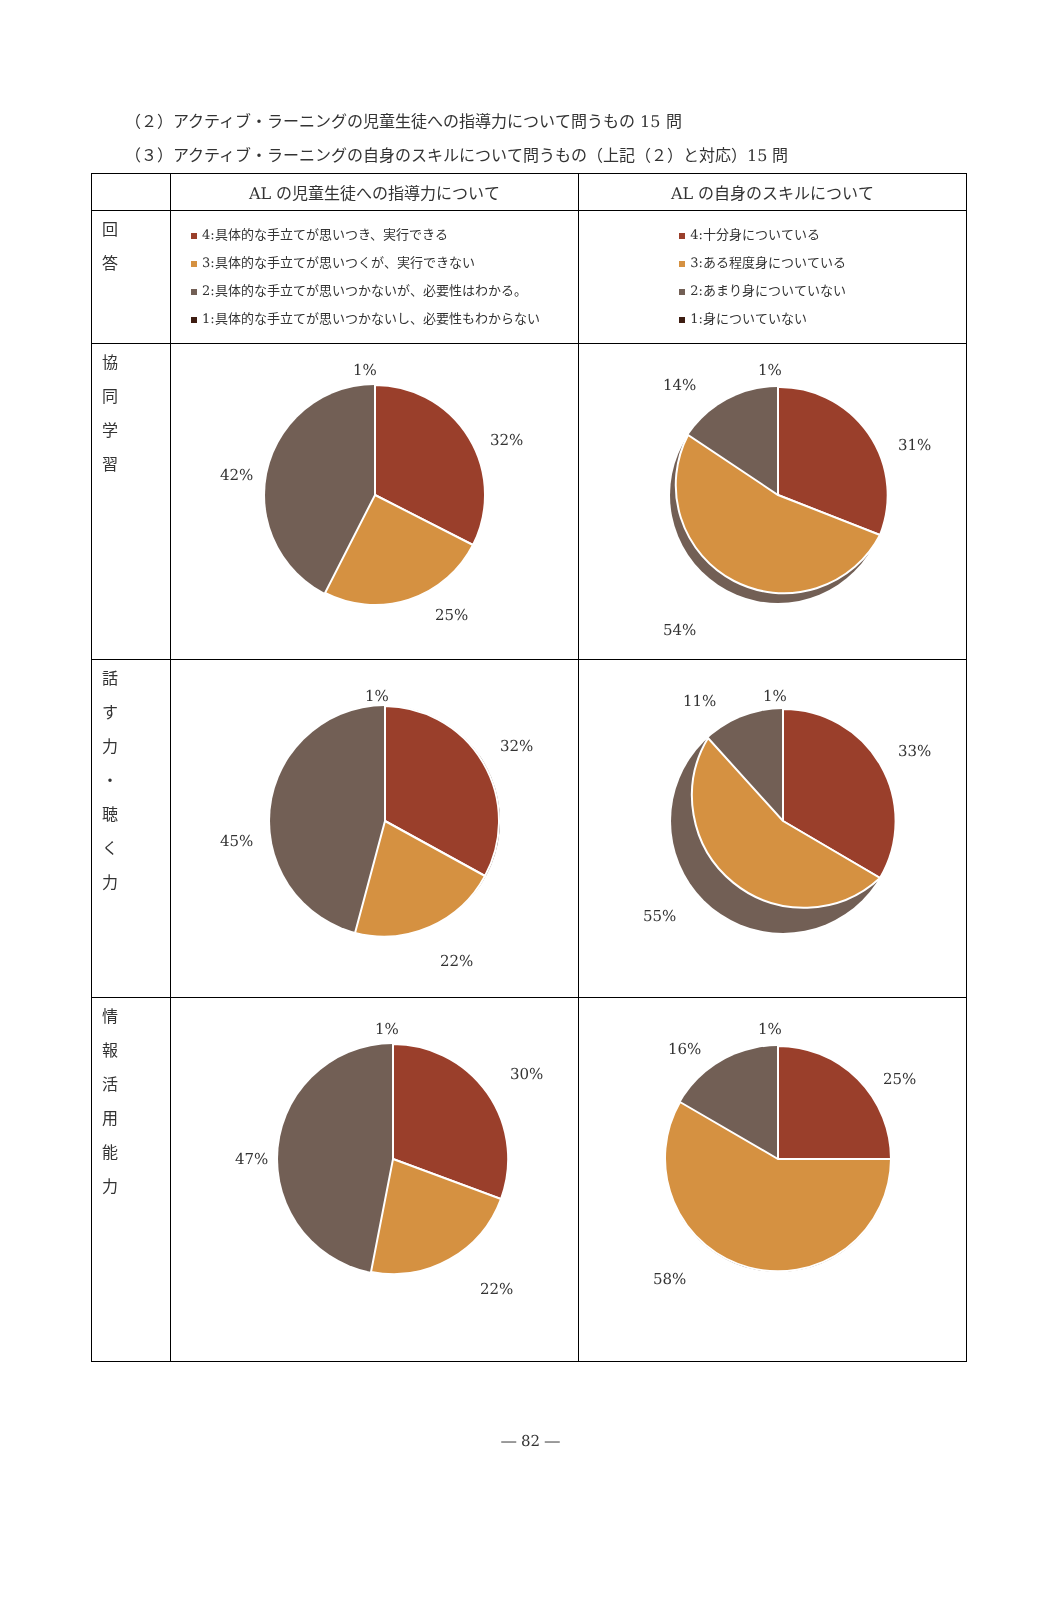（２）アクティブ・ラーニングの児童生徒への指導力について問うもの 15 問
（３）アクティブ・ラーニングの自身のスキルについて問うもの（上記（２）と対応）15 問
| | AL の児童生徒への指導力について | AL の自身のスキルについて |
| 回 答 | 4:具体的な手立てが思いつき、実行できる 3:具体的な手立てが思いつくが、実行できない 2:具体的な手立てが思いつかないが、必要性はわかる。 1:具体的な手立てが思いつかないし、必要性もわからない | 4:十分身についている 3:ある程度身についている 2:あまり身についていない 1:身についていない |
| 協 同 学 習 | 1% 32% 25% 42% | 1% 31% 54% 14% |
| 話 す 力 ・ 聴 く 力 | 1% 32% 22% 45% | 1% 33% 55% 11% |
| 情 報 活 用 能 力 | 1% 30% 22% 47% | 1% 25% 58% 16% |
― 82 ―